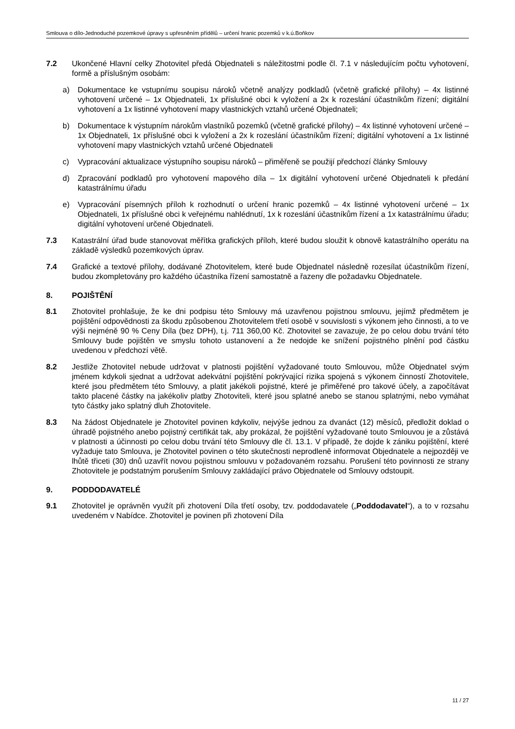Smlouva o dílo-Jednoduché pozemkové úpravy s upřesněním přídělů – určení hranic pozemků v k.ú.Boňkov
7.2 Ukončené Hlavní celky Zhotovitel předá Objednateli s náležitostmi podle čl. 7.1 v následujícím počtu vyhotovení, formě a příslušným osobám:
a) Dokumentace ke vstupnímu soupisu nároků včetně analýzy podkladů (včetně grafické přílohy) – 4x listinné vyhotovení určené – 1x Objednateli, 1x příslušné obci k vyložení a 2x k rozeslání účastníkům řízení; digitální vyhotovení a 1x listinné vyhotovení mapy vlastnických vztahů určené Objednateli;
b) Dokumentace k výstupním nárokům vlastníků pozemků (včetně grafické přílohy) – 4x listinné vyhotovení určené – 1x Objednateli, 1x příslušné obci k vyložení a 2x k rozeslání účastníkům řízení; digitální vyhotovení a 1x listinné vyhotovení mapy vlastnických vztahů určené Objednateli
c) Vypracování aktualizace výstupního soupisu nároků – přiměřeně se použijí předchozí články Smlouvy
d) Zpracování podkladů pro vyhotovení mapového díla – 1x digitální vyhotovení určené Objednateli k předání katastrálnímu úřadu
e) Vypracování písemných příloh k rozhodnutí o určení hranic pozemků – 4x listinné vyhotovení určené – 1x Objednateli, 1x příslušné obci k veřejnému nahlédnutí, 1x k rozeslání účastníkům řízení a 1x katastrálnímu úřadu; digitální vyhotovení určené Objednateli.
7.3 Katastrální úřad bude stanovovat měřítka grafických příloh, které budou sloužit k obnově katastrálního operátu na základě výsledků pozemkových úprav.
7.4 Grafické a textové přílohy, dodávané Zhotovitelem, které bude Objednatel následně rozesílat účastníkům řízení, budou zkompletovány pro každého účastníka řízení samostatně a řazeny dle požadavku Objednatele.
8. POJIŠTĚNÍ
8.1 Zhotovitel prohlašuje, že ke dni podpisu této Smlouvy má uzavřenou pojistnou smlouvu, jejímž předmětem je pojištění odpovědnosti za škodu způsobenou Zhotovitelem třetí osobě v souvislosti s výkonem jeho činnosti, a to ve výši nejméně 90 % Ceny Díla (bez DPH), t.j. 711 360,00 Kč. Zhotovitel se zavazuje, že po celou dobu trvání této Smlouvy bude pojištěn ve smyslu tohoto ustanovení a že nedojde ke snížení pojistného plnění pod částku uvedenou v předchozí větě.
8.2 Jestliže Zhotovitel nebude udržovat v platnosti pojištění vyžadované touto Smlouvou, může Objednatel svým jménem kdykoli sjednat a udržovat adekvátní pojištění pokrývající rizika spojená s výkonem činností Zhotovitele, které jsou předmětem této Smlouvy, a platit jakékoli pojistné, které je přiměřené pro takové účely, a započítávat takto placené částky na jakékoliv platby Zhotoviteli, které jsou splatné anebo se stanou splatnými, nebo vymáhat tyto částky jako splatný dluh Zhotovitele.
8.3 Na žádost Objednatele je Zhotovitel povinen kdykoliv, nejvýše jednou za dvanáct (12) měsíců, předložit doklad o úhradě pojistného anebo pojistný certifikát tak, aby prokázal, že pojištění vyžadované touto Smlouvou je a zůstává v platnosti a účinnosti po celou dobu trvání této Smlouvy dle čl. 13.1. V případě, že dojde k zániku pojištění, které vyžaduje tato Smlouva, je Zhotovitel povinen o této skutečnosti neprodleně informovat Objednatele a nejpozději ve lhůtě třiceti (30) dnů uzavřít novou pojistnou smlouvu v požadovaném rozsahu. Porušení této povinnosti ze strany Zhotovitele je podstatným porušením Smlouvy zakládající právo Objednatele od Smlouvy odstoupit.
9. PODDODAVATELÉ
9.1 Zhotovitel je oprávněn využít při zhotovení Díla třetí osoby, tzv. poddodavatele („Poddodavatel“), a to v rozsahu uvedeném v Nabídce. Zhotovitel je povinen při zhotovení Díla
11 / 27